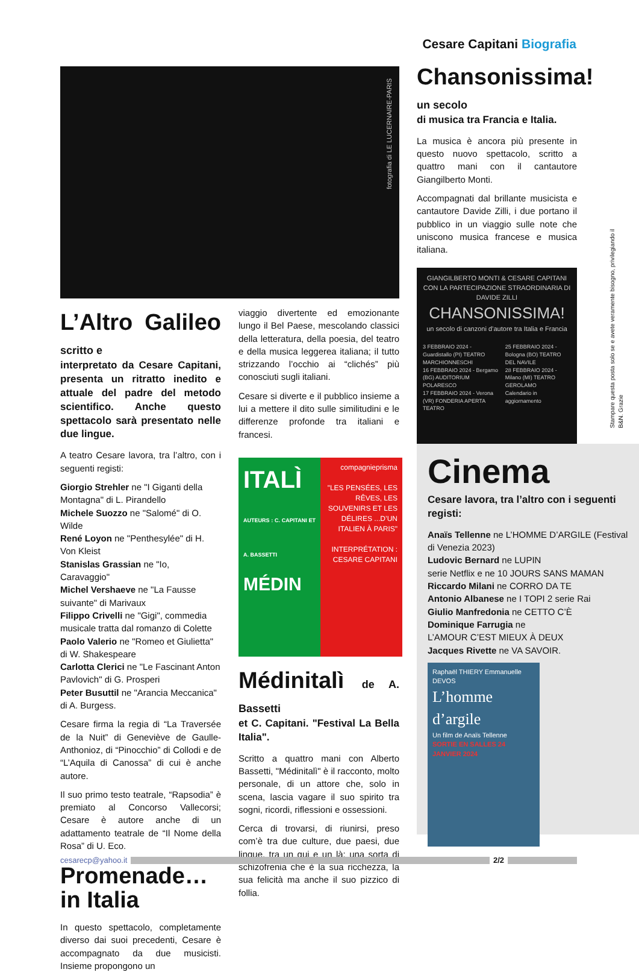Cesare Capitani Biografia
fotografia di LE LUCERNAIRE-PARIS
L’Altro Galileo scritto e
interpretato da Cesare Capitani, presenta un ritratto inedito e attuale del padre del metodo scientifico. Anche questo spettacolo sarà presentato nelle due lingue.
A teatro Cesare lavora, tra l’altro, con i seguenti registi:
Giorgio Strehler ne "I Giganti della Montagna" di L. Pirandello
Michele Suozzo ne "Salomé" di O. Wilde
René Loyon ne "Penthesylée" di H. Von Kleist
Stanislas Grassian ne "Io, Caravaggio"
Michel Vershaeve ne "La Fausse suivante" di Marivaux
Filippo Crivelli ne "Gigi", commedia musicale tratta dal romanzo di Colette
Paolo Valerio ne "Romeo et Giulietta" di W. Shakespeare
Carlotta Clerici ne "Le Fascinant Anton Pavlovich" di G. Prosperi
Peter Busuttil ne "Arancia Meccanica" di A. Burgess.
Cesare firma la regia di “La Traversée de la Nuit” di Geneviève de Gaulle-Anthonioz, di “Pinocchio” di Collodi e de “L’Aquila di Canossa” di cui è anche autore.
Il suo primo testo teatrale, “Rapsodia” è premiato al Concorso Vallecorsi; Cesare è autore anche di un adattamento teatrale de “Il Nome della Rosa” di U. Eco.
Promenade… in Italia
In questo spettacolo, completamente diverso dai suoi precedenti, Cesare è accompagnato da due musicisti. Insieme propongono un
viaggio divertente ed emozionante lungo il Bel Paese, mescolando classici della letteratura, della poesia, del teatro e della musica leggerea italiana; il tutto strizzando l’occhio ai “clichés” più conosciuti sugli italiani.
Cesare si diverte e il pubblico insieme a lui a mettere il dito sulle similitudini e le differenze profonde tra italiani e francesi.
ITALÌ
AUTEURS : C. CAPITANI ET A. BASSETTI
MÉDIN
compagnieprisma
"LES PENSÉES, LES RÊVES, LES SOUVENIRS ET LES DÉLIRES ...D’UN ITALIEN À PARIS"
INTERPRÉTATION : CESARE CAPITANI
Médinitalì de A. Bassetti
et C. Capitani. "Festival La Bella Italia".
Scritto a quattro mani con Alberto Bassetti, "Médinitalì" è il racconto, molto personale, di un attore che, solo in scena, lascia vagare il suo spirito tra sogni, ricordi, riflessioni e ossessioni.
Cerca di trovarsi, di riunirsi, preso com’è tra due culture, due paesi, due lingue, tra un qui e un là: una sorta di schizofrenia che è la sua ricchezza, la sua felicità ma anche il suo pizzico di follia.
Chansonissima! un secolo
di musica tra Francia e Italia.
La musica è ancora più presente in questo nuovo spettacolo, scritto a quattro mani con il cantautore Giangilberto Monti.
Accompagnati dal brillante musicista e cantautore Davide Zilli, i due portano il pubblico in un viaggio sulle note che uniscono musica francese e musica italiana.
GIANGILBERTO MONTI & CESARE CAPITANI
CON LA PARTECIPAZIONE STRAORDINARIA DI DAVIDE ZILLI
CHANSONISSIMA!
un secolo di canzoni d’autore tra Italia e Francia
3 FEBBRAIO 2024 - Guardistallo (PI) TEATRO MARCHIONNESCHI
16 FEBBRAIO 2024 - Bergamo (BG) AUDITORIUM POLARESCO
17 FEBBRAIO 2024 - Verona (VR) FONDERIA APERTA TEATRO
25 FEBBRAIO 2024 - Bologna (BO) TEATRO DEL NAVILE
28 FEBBRAIO 2024 - Milano (MI) TEATRO GEROLAMO
Calendario in aggiornamento
Stampare questa posta solo se e avete veramente bisogno, privilegiando il B&N. Grazie
Cinema
Cesare lavora, tra l’altro con i seguenti registi:
Anaïs Tellenne ne L’HOMME D’ARGILE (Festival di Venezia 2023)
Ludovic Bernard ne LUPIN
serie Netflix e ne 10 JOURS SANS MAMAN
Riccardo Milani ne CORRO DA TE
Antonio Albanese ne I TOPI 2 serie Rai
Giulio Manfredonia ne CETTO C’È
Dominique Farrugia ne
L’AMOUR C’EST MIEUX À DEUX
Jacques Rivette ne VA SAVOIR.
Raphaël THIERY Emmanuelle DEVOS
L’homme d’argile
Un film de Anaïs Tellenne
SORTIE EN SALLES 24 JANVIER 2024
cesarecp@yahoo.it 2/2